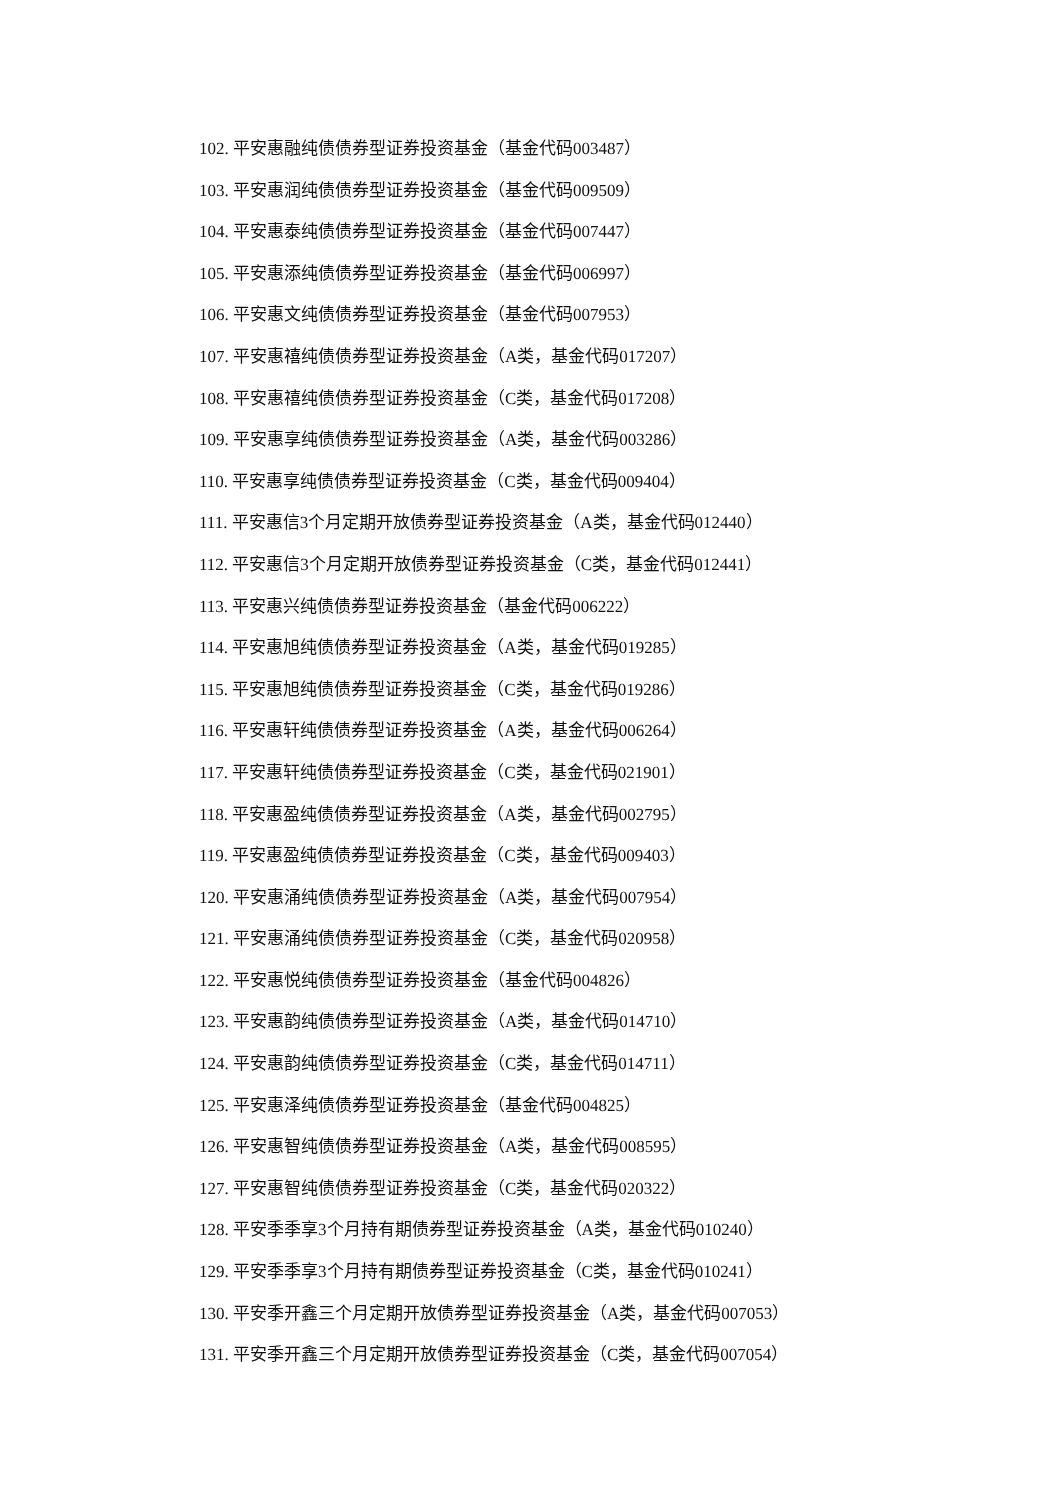102. 平安惠融纯债债券型证券投资基金（基金代码003487）
103. 平安惠润纯债债券型证券投资基金（基金代码009509）
104. 平安惠泰纯债债券型证券投资基金（基金代码007447）
105. 平安惠添纯债债券型证券投资基金（基金代码006997）
106. 平安惠文纯债债券型证券投资基金（基金代码007953）
107. 平安惠禧纯债债券型证券投资基金（A类，基金代码017207）
108. 平安惠禧纯债债券型证券投资基金（C类，基金代码017208）
109. 平安惠享纯债债券型证券投资基金（A类，基金代码003286）
110. 平安惠享纯债债券型证券投资基金（C类，基金代码009404）
111. 平安惠信3个月定期开放债券型证券投资基金（A类，基金代码012440）
112. 平安惠信3个月定期开放债券型证券投资基金（C类，基金代码012441）
113. 平安惠兴纯债债券型证券投资基金（基金代码006222）
114. 平安惠旭纯债债券型证券投资基金（A类，基金代码019285）
115. 平安惠旭纯债债券型证券投资基金（C类，基金代码019286）
116. 平安惠轩纯债债券型证券投资基金（A类，基金代码006264）
117. 平安惠轩纯债债券型证券投资基金（C类，基金代码021901）
118. 平安惠盈纯债债券型证券投资基金（A类，基金代码002795）
119. 平安惠盈纯债债券型证券投资基金（C类，基金代码009403）
120. 平安惠涌纯债债券型证券投资基金（A类，基金代码007954）
121. 平安惠涌纯债债券型证券投资基金（C类，基金代码020958）
122. 平安惠悦纯债债券型证券投资基金（基金代码004826）
123. 平安惠韵纯债债券型证券投资基金（A类，基金代码014710）
124. 平安惠韵纯债债券型证券投资基金（C类，基金代码014711）
125. 平安惠泽纯债债券型证券投资基金（基金代码004825）
126. 平安惠智纯债债券型证券投资基金（A类，基金代码008595）
127. 平安惠智纯债债券型证券投资基金（C类，基金代码020322）
128. 平安季季享3个月持有期债券型证券投资基金（A类，基金代码010240）
129. 平安季季享3个月持有期债券型证券投资基金（C类，基金代码010241）
130. 平安季开鑫三个月定期开放债券型证券投资基金（A类，基金代码007053）
131. 平安季开鑫三个月定期开放债券型证券投资基金（C类，基金代码007054）